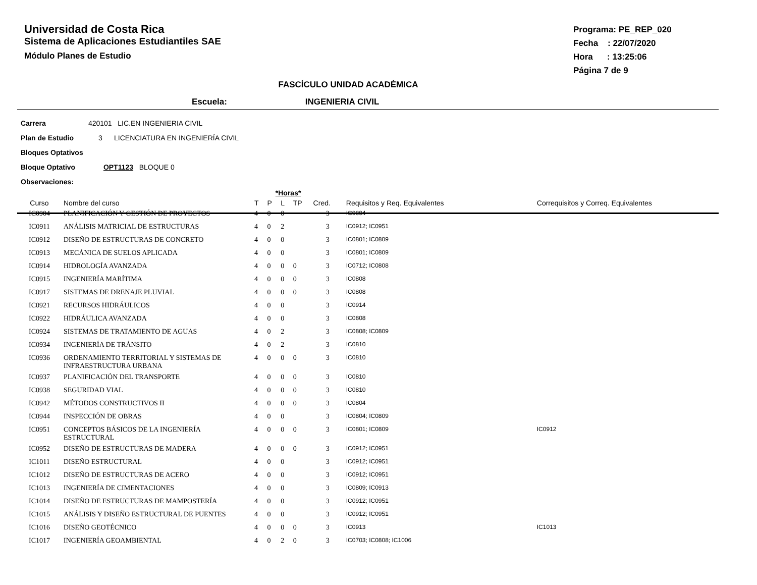Universidad de Costa Rica
Sistema de Aplicaciones Estudiantiles SAE
Módulo Planes de Estudio
Programa: PE_REP_020
Fecha : 22/07/2020
Hora : 13:25:06
Página 7 de 9
FASCÍCULO UNIDAD ACADÉMICA
Escuela: INGENIERIA CIVIL
Carrera 420101 LIC.EN INGENIERIA CIVIL
Plan de Estudio 3 LICENCIATURA EN INGENIERÍA CIVIL
Bloques Optativos
Bloque Optativo OPT1123 BLOQUE 0
Observaciones:
| | | | *Horas* | | | | | |
| --- | --- | --- | --- | --- | --- | --- | --- | --- |
| Curso | Nombre del curso | T | P | L | TP | Cred. | Requisitos y Req. Equivalentes | Correquisitos y Correq. Equivalentes |
| IC0904 | PLANIFICACIÓN Y GESTIÓN DE PROYECTOS | 4 | 0 | 0 | | 3 | IC0804 | |
| IC0911 | ANÁLISIS MATRICIAL DE ESTRUCTURAS | 4 | 0 | 2 | | 3 | IC0912; IC0951 | |
| IC0912 | DISEÑO DE ESTRUCTURAS DE CONCRETO | 4 | 0 | 0 | | 3 | IC0801; IC0809 | |
| IC0913 | MECÁNICA DE SUELOS APLICADA | 4 | 0 | 0 | | 3 | IC0801; IC0809 | |
| IC0914 | HIDROLOGÍA AVANZADA | 4 | 0 | 0 | 0 | 3 | IC0712; IC0808 | |
| IC0915 | INGENIERÍA MARÍTIMA | 4 | 0 | 0 | 0 | 3 | IC0808 | |
| IC0917 | SISTEMAS DE DRENAJE PLUVIAL | 4 | 0 | 0 | 0 | 3 | IC0808 | |
| IC0921 | RECURSOS HIDRÁULICOS | 4 | 0 | 0 | | 3 | IC0914 | |
| IC0922 | HIDRÁULICA AVANZADA | 4 | 0 | 0 | | 3 | IC0808 | |
| IC0924 | SISTEMAS DE TRATAMIENTO DE AGUAS | 4 | 0 | 2 | | 3 | IC0808; IC0809 | |
| IC0934 | INGENIERÍA DE TRÁNSITO | 4 | 0 | 2 | | 3 | IC0810 | |
| IC0936 | ORDENAMIENTO TERRITORIAL Y SISTEMAS DE INFRAESTRUCTURA URBANA | 4 | 0 | 0 | 0 | 3 | IC0810 | |
| IC0937 | PLANIFICACIÓN DEL TRANSPORTE | 4 | 0 | 0 | 0 | 3 | IC0810 | |
| IC0938 | SEGURIDAD VIAL | 4 | 0 | 0 | 0 | 3 | IC0810 | |
| IC0942 | MÉTODOS CONSTRUCTIVOS II | 4 | 0 | 0 | 0 | 3 | IC0804 | |
| IC0944 | INSPECCIÓN DE OBRAS | 4 | 0 | 0 | | 3 | IC0804; IC0809 | |
| IC0951 | CONCEPTOS BÁSICOS DE LA INGENIERÍA ESTRUCTURAL | 4 | 0 | 0 | 0 | 3 | IC0801; IC0809 | IC0912 |
| IC0952 | DISEÑO DE ESTRUCTURAS DE MADERA | 4 | 0 | 0 | 0 | 3 | IC0912; IC0951 | |
| IC1011 | DISEÑO ESTRUCTURAL | 4 | 0 | 0 | | 3 | IC0912; IC0951 | |
| IC1012 | DISEÑO DE ESTRUCTURAS DE ACERO | 4 | 0 | 0 | | 3 | IC0912; IC0951 | |
| IC1013 | INGENIERÍA DE CIMENTACIONES | 4 | 0 | 0 | | 3 | IC0809; IC0913 | |
| IC1014 | DISEÑO DE ESTRUCTURAS DE MAMPOSTERÍA | 4 | 0 | 0 | | 3 | IC0912; IC0951 | |
| IC1015 | ANÁLISIS Y DISEÑO ESTRUCTURAL DE PUENTES | 4 | 0 | 0 | | 3 | IC0912; IC0951 | |
| IC1016 | DISEÑO GEOTÉCNICO | 4 | 0 | 0 | 0 | 3 | IC0913 | IC1013 |
| IC1017 | INGENIERÍA GEOAMBIENTAL | 4 | 0 | 2 | 0 | 3 | IC0703; IC0808; IC1006 | |